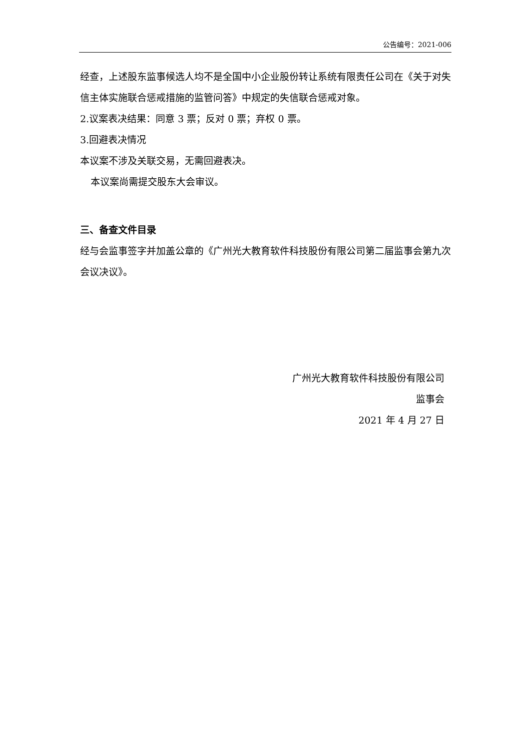公告编号：2021-006
经查，上述股东监事候选人均不是全国中小企业股份转让系统有限责任公司在《关于对失信主体实施联合惩戒措施的监管问答》中规定的失信联合惩戒对象。
2.议案表决结果：同意 3 票；反对 0 票；弃权 0 票。
3.回避表决情况
本议案不涉及关联交易，无需回避表决。
本议案尚需提交股东大会审议。
三、备查文件目录
经与会监事签字并加盖公章的《广州光大教育软件科技股份有限公司第二届监事会第九次会议决议》。
广州光大教育软件科技股份有限公司
监事会
2021 年 4 月 27 日